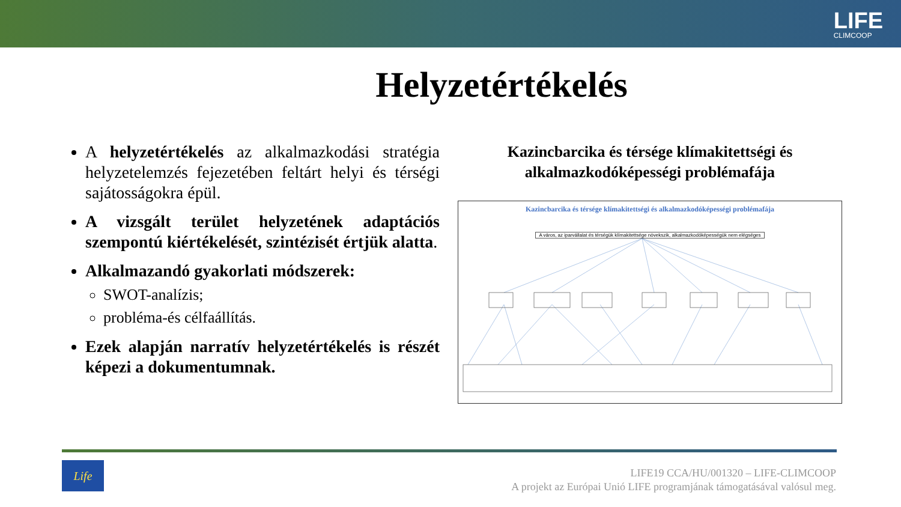LIFE
CLIMCOOP
Helyzetértékelés
A helyzetértékelés az alkalmazkodási stratégia helyzetelemzés fejezetében feltárt helyi és térségi sajátosságokra épül.
A vizsgált terület helyzetének adaptációs szempontú kiértékelését, szintézisét értjük alatta.
Alkalmazandó gyakorlati módszerek:
SWOT-analízis;
probléma-és célfaállítás.
Ezek alapján narratív helyzetértékelés is részét képezi a dokumentumnak.
Kazincbarcika és térsége klímakitettségi és alkalmazkodóképességi problémafája
Kazincbarcika és térsége klímakitettségi és alkalmazkodóképességi problémafája
A város, az iparvállalat és térségük klímakitettsége növekszik, alkalmazkodóképességük nem elégséges
Life
LIFE19 CCA/HU/001320 – LIFE-CLIMCOOP
A projekt az Európai Unió LIFE programjának támogatásával valósul meg.